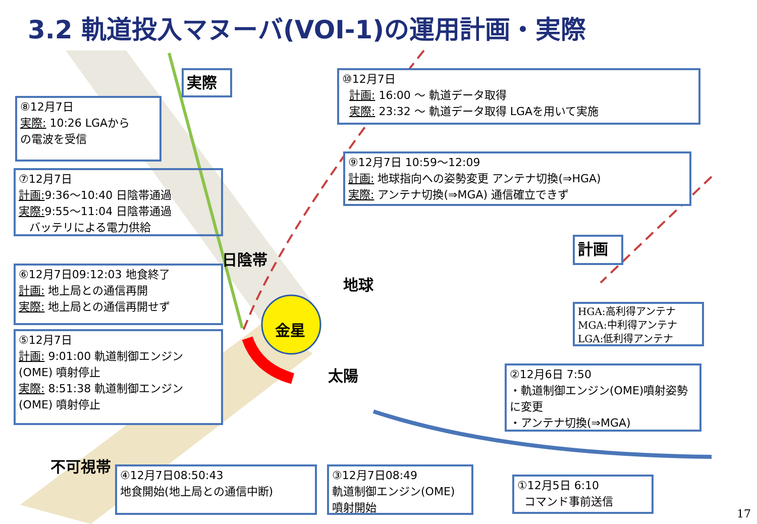3.2 軌道投入マヌーバ(VOI-1)の運用計画・実際
実際
⑩12月7日
計画: 16:00 ～ 軌道データ取得
実際: 23:32 ～ 軌道データ取得 LGAを用いて実施
⑧12月7日
実際: 10:26 LGAから
の電波を受信
⑨12月7日 10:59～12:09
計画: 地球指向への姿勢変更 アンテナ切換(⇒HGA)
実際: アンテナ切換(⇒MGA) 通信確立できず
⑦12月7日
計画: 9:36～10:40 日陰帯通過
実際: 9:55～11:04 日陰帯通過
バッテリによる電力供給
計画
日陰帯
地球
⑥12月7日09:12:03 地食終了
計画: 地上局との通信再開
実際: 地上局との通信再開せず
HGA:高利得アンテナ
MGA:中利得アンテナ
LGA:低利得アンテナ
金星
⑤12月7日
計画: 9:01:00 軌道制御エンジン
(OME) 噴射停止
実際: 8:51:38 軌道制御エンジン
(OME) 噴射停止
太陽
②12月6日 7:50
・軌道制御エンジン(OME)噴射姿勢に変更
・アンテナ切換(⇒MGA)
不可視帯
④12月7日08:50:43
地食開始(地上局との通信中断)
③12月7日08:49
軌道制御エンジン(OME)
噴射開始
①12月5日 6:10
コマンド事前送信
17